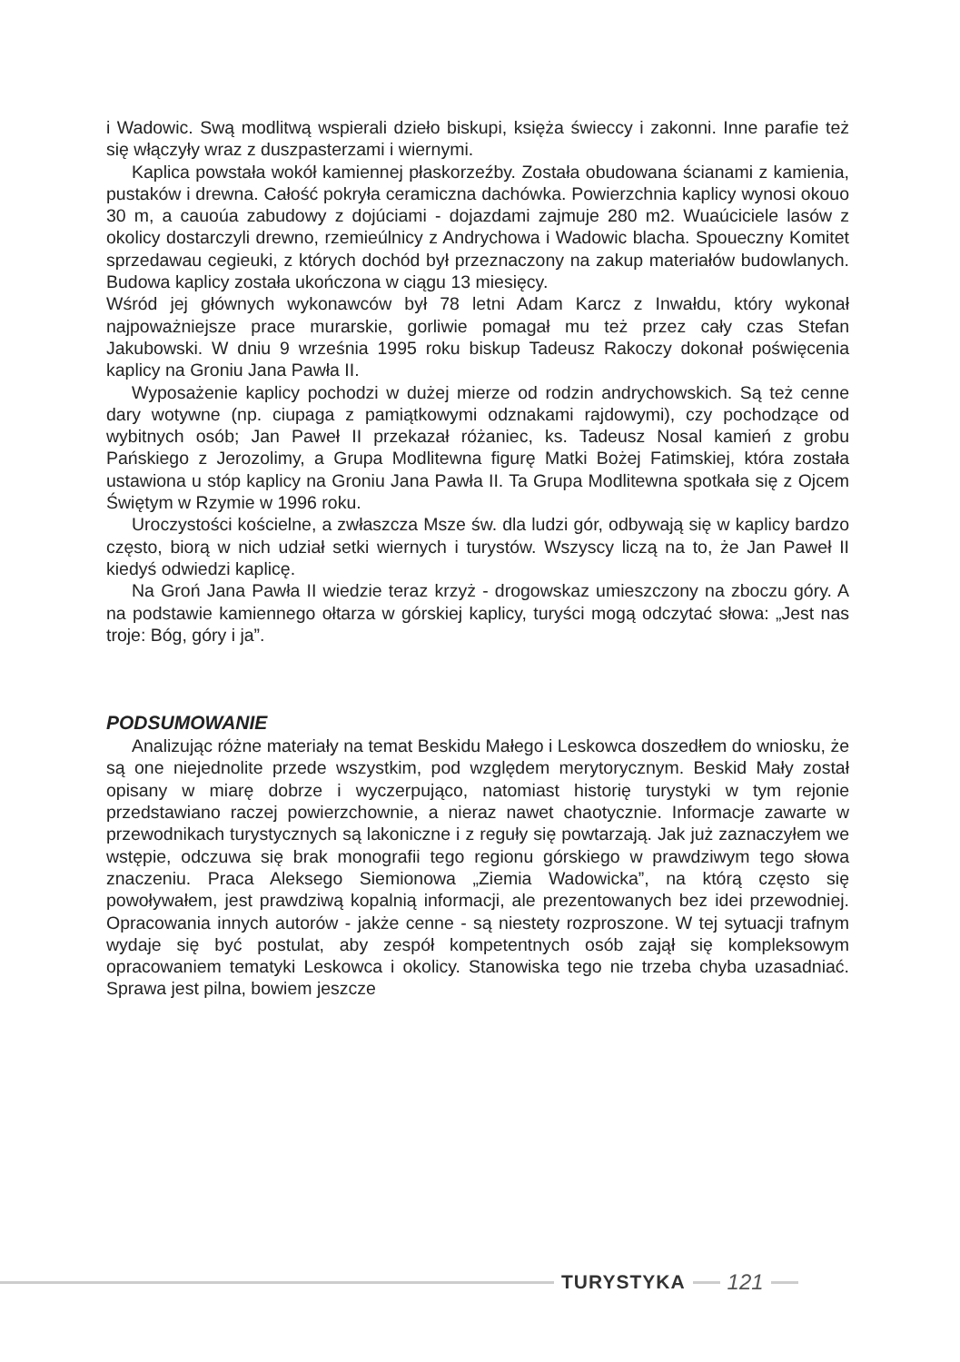i Wadowic. Swą modlitwą wspierali dzieło biskupi, księża świeccy i zakonni. Inne parafie też się włączyły wraz z duszpasterzami i wiernymi.
Kaplica powstała wokół kamiennej płaskorzeźby. Została obudowana ścianami z kamienia, pustaków i drewna. Całość pokryła ceramiczna dachówka. Powierzchnia kaplicy wynosi okouo 30 m, a cauoúa zabudowy z dojúciami - dojazdami zajmuje 280 m2. Wuaúciciele lasów z okolicy dostarczyli drewno, rzemieúlnicy z Andrychowa i Wadowic blacha. Spoueczny Komitet sprzedawau cegieuki, z których dochód był przeznaczony na zakup materiałów budowlanych. Budowa kaplicy została ukończona w ciągu 13 miesięcy.
Wśród jej głównych wykonawców był 78 letni Adam Karcz z Inwałdu, który wykonał najpoważniejsze prace murarskie, gorliwie pomagał mu też przez cały czas Stefan Jakubowski. W dniu 9 września 1995 roku biskup Tadeusz Rakoczy dokonał poświęcenia kaplicy na Groniu Jana Pawła II.
Wyposażenie kaplicy pochodzi w dużej mierze od rodzin andrychowskich. Są też cenne dary wotywne (np. ciupaga z pamiątkowymi odznakami rajdowymi), czy pochodzące od wybitnych osób; Jan Paweł II przekazał różaniec, ks. Tadeusz Nosal kamień z grobu Pańskiego z Jerozolimy, a Grupa Modlitewna figurę Matki Bożej Fatimskiej, która została ustawiona u stóp kaplicy na Groniu Jana Pawła II. Ta Grupa Modlitewna spotkała się z Ojcem Świętym w Rzymie w 1996 roku.
Uroczystości kościelne, a zwłaszcza Msze św. dla ludzi gór, odbywają się w kaplicy bardzo często, biorą w nich udział setki wiernych i turystów. Wszyscy liczą na to, że Jan Paweł II kiedyś odwiedzi kaplicę.
Na Groń Jana Pawła II wiedzie teraz krzyż - drogowskaz umieszczony na zboczu góry. A na podstawie kamiennego ołtarza w górskiej kaplicy, turyści mogą odczytać słowa: „Jest nas troje: Bóg, góry i ja”.
PODSUMOWANIE
Analizując różne materiały na temat Beskidu Małego i Leskowca doszedłem do wniosku, że są one niejednolite przede wszystkim, pod względem merytorycznym. Beskid Mały został opisany w miarę dobrze i wyczerpująco, natomiast historię turystyki w tym rejonie przedstawiano raczej powierzchownie, a nieraz nawet chaotycznie. Informacje zawarte w przewodnikach turystycznych są lakoniczne i z reguły się powtarzają. Jak już zaznaczyłem we wstępie, odczuwa się brak monografii tego regionu górskiego w prawdziwym tego słowa znaczeniu. Praca Aleksego Siemionowa „Ziemia Wadowicka”, na którą często się powoływałem, jest prawdziwą kopalnią informacji, ale prezentowanych bez idei przewodniej. Opracowania innych autorów - jakże cenne - są niestety rozproszone. W tej sytuacji trafnym wydaje się być postulat, aby zespół kompetentnych osób zajął się kompleksowym opracowaniem tematyki Leskowca i okolicy. Stanowiska tego nie trzeba chyba uzasadniać. Sprawa jest pilna, bowiem jeszcze
TURYSTYKA 121